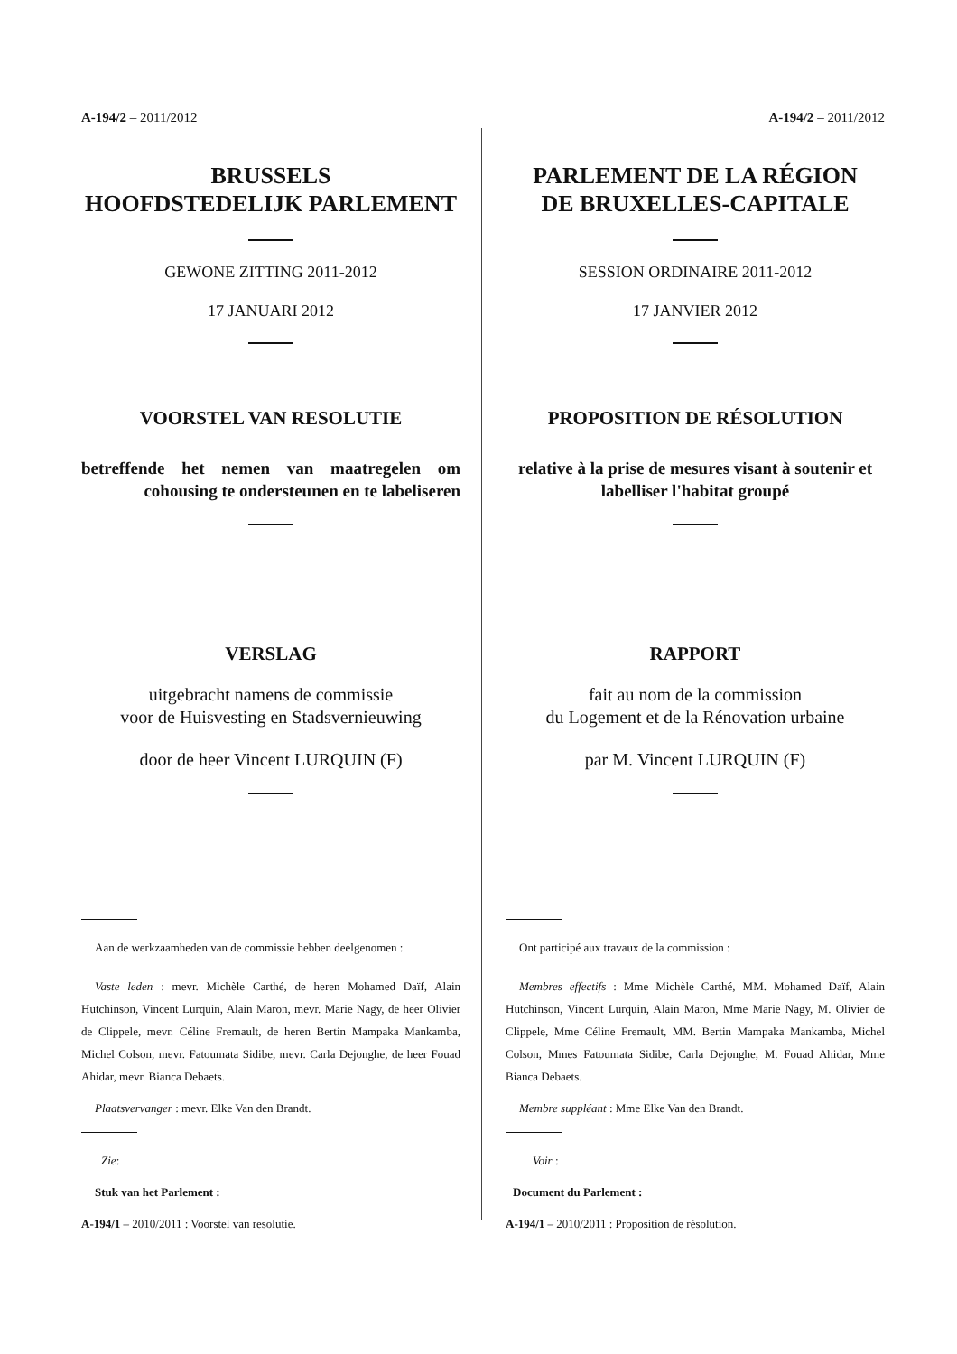A-194/2 – 2011/2012
BRUSSELS
HOOFDSTEDELIJK PARLEMENT
GEWONE ZITTING 2011-2012
17 JANUARI 2012
VOORSTEL VAN RESOLUTIE
betreffende het nemen van maatregelen om cohousing te ondersteunen en te labeliseren
VERSLAG
uitgebracht namens de commissie
voor de Huisvesting en Stadsvernieuwing
door de heer Vincent LURQUIN (F)
Aan de werkzaamheden van de commissie hebben deelgenomen :
Vaste leden : mevr. Michèle Carthé, de heren Mohamed Daïf, Alain Hutchinson, Vincent Lurquin, Alain Maron, mevr. Marie Nagy, de heer Olivier de Clippele, mevr. Céline Fremault, de heren Bertin Mampaka Mankamba, Michel Colson, mevr. Fatoumata Sidibe, mevr. Carla Dejonghe, de heer Fouad Ahidar, mevr. Bianca Debaets.
Plaatsvervanger : mevr. Elke Van den Brandt.
Zie:
Stuk van het Parlement :
A-194/1 – 2010/2011 : Voorstel van resolutie.
A-194/2 – 2011/2012
PARLEMENT DE LA RÉGION
DE BRUXELLES-CAPITALE
SESSION ORDINAIRE 2011-2012
17 JANVIER 2012
PROPOSITION DE RÉSOLUTION
relative à la prise de mesures visant à soutenir et labelliser l'habitat groupé
RAPPORT
fait au nom de la commission
du Logement et de la Rénovation urbaine
par M. Vincent LURQUIN (F)
Ont participé aux travaux de la commission :
Membres effectifs : Mme Michèle Carthé, MM. Mohamed Daïf, Alain Hutchinson, Vincent Lurquin, Alain Maron, Mme Marie Nagy, M. Olivier de Clippele, Mme Céline Fremault, MM. Bertin Mampaka Mankamba, Michel Colson, Mmes Fatoumata Sidibe, Carla Dejonghe, M. Fouad Ahidar, Mme Bianca Debaets.
Membre suppléant : Mme Elke Van den Brandt.
Voir :
Document du Parlement :
A-194/1 – 2010/2011 : Proposition de résolution.